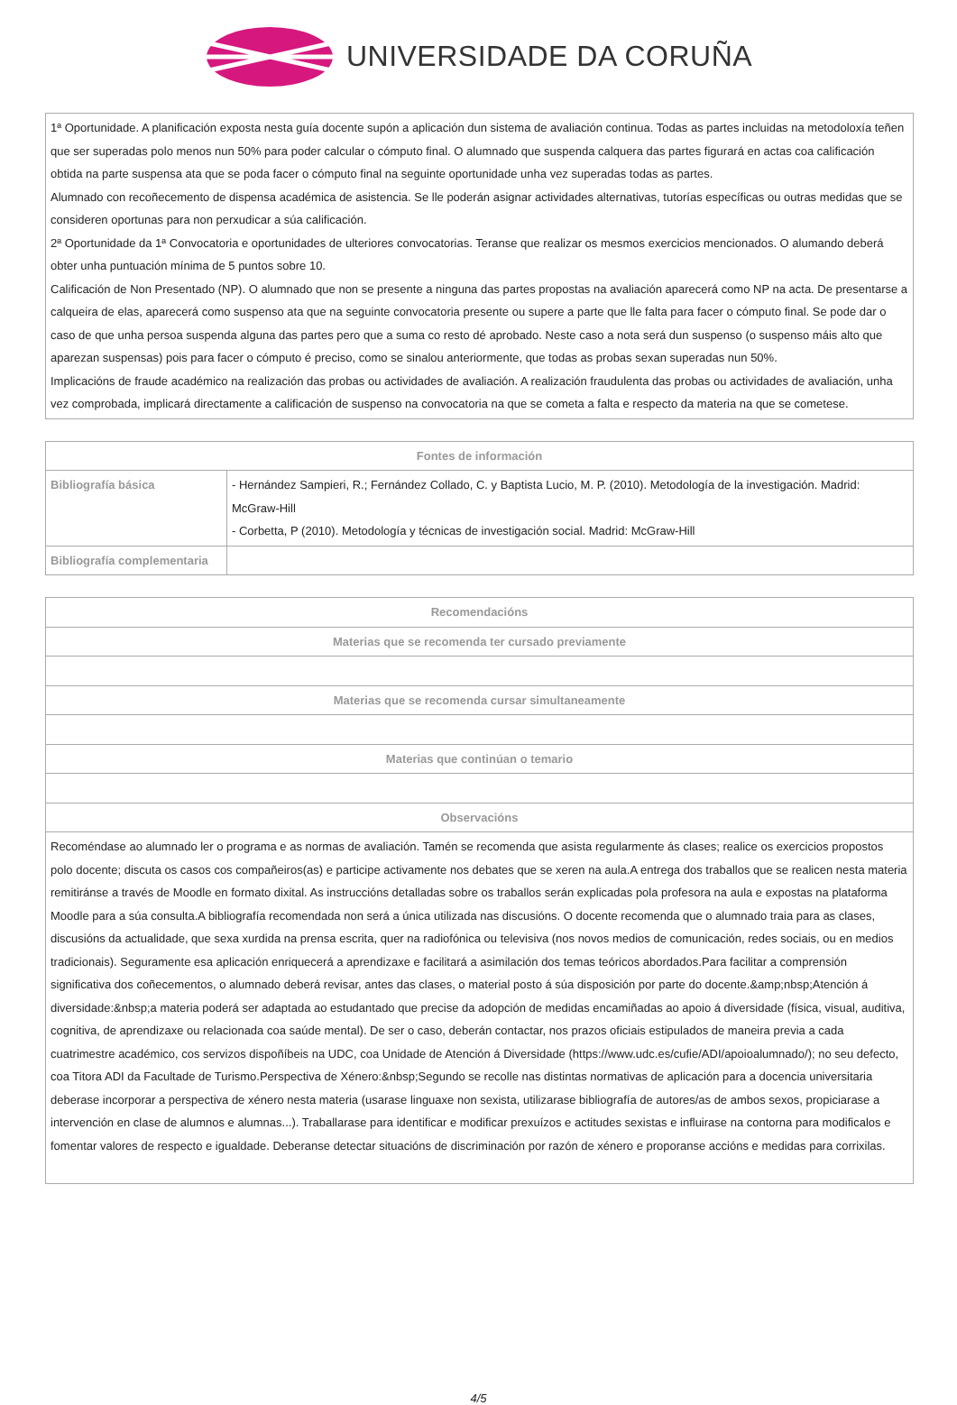UNIVERSIDADE DA CORUÑA
| 1ª Oportunidade. A planificación exposta nesta guía docente supón a aplicación dun sistema de avaliación continua. Todas as partes incluidas na metodoloxía teñen que ser superadas polo menos nun 50% para poder calcular o cómputo final. O alumnado que suspenda calquera das partes figurará en actas coa calificación obtida na parte suspensa ata que se poda facer o cómputo final na seguinte oportunidade unha vez superadas todas as partes. Alumnado con recoñecemento de dispensa académica de asistencia. Se lle poderán asignar actividades alternativas, tutorías específicas ou outras medidas que se consideren oportunas para non perxudicar a súa calificación. 2ª Oportunidade da 1ª Convocatoria e oportunidades de ulteriores convocatorias. Teranse que realizar os mesmos exercicios mencionados. O alumando deberá obter unha puntuación mínima de 5 puntos sobre 10. Calificación de Non Presentado (NP). O alumnado que non se presente a ninguna das partes propostas na avaliación aparecerá como NP na acta. De presentarse a calqueira de elas, aparecerá como suspenso ata que na seguinte convocatoria presente ou supere a parte que lle falta para facer o cómputo final. Se pode dar o caso de que unha persoa suspenda alguna das partes pero que a suma co resto dé aprobado. Neste caso a nota será dun suspenso (o suspenso máis alto que aparezan suspensas) pois para facer o cómputo é preciso, como se sinalou anteriormente, que todas as probas sexan superadas nun 50%. Implicacións de fraude académico na realización das probas ou actividades de avaliación. A realización fraudulenta das probas ou actividades de avaliación, unha vez comprobada, implicará directamente a calificación de suspenso na convocatoria na que se cometa a falta e respecto da materia na que se cometese. |
| Fontes de información | |
| --- | --- |
| Bibliografía básica | - Hernández Sampieri, R.; Fernández Collado, C. y Baptista Lucio, M. P. (2010). Metodología de la investigación. Madrid: McGraw-Hill - Corbetta, P (2010). Metodología y técnicas de investigación social. Madrid: McGraw-Hill |
| Bibliografía complementaria | |
| Recomendacións |
| --- |
| Materias que se recomenda ter cursado previamente |
| Materias que se recomenda cursar simultaneamente |
| Materias que continúan o temario |
| Observacións |
| Recoméndase ao alumnado ler o programa e as normas de avaliación. Tamén se recomenda que asista regularmente ás clases; realice os exercicios propostos polo docente; discuta os casos cos compañeiros(as) e participe activamente nos debates que se xeren na aula.A entrega dos traballos que se realicen nesta materia remitiránse a través de Moodle en formato dixital. As instruccións detalladas sobre os traballos serán explicadas pola profesora na aula e expostas na plataforma Moodle para a súa consulta.A bibliografía recomendada non será a única utilizada nas discusións. O docente recomenda que o alumnado traia para as clases, discusións da actualidade, que sexa xurdida na prensa escrita, quer na radiofónica ou televisiva (nos novos medios de comunicación, redes sociais, ou en medios tradicionais). Seguramente esa aplicación enriquecerá a aprendizaxe e facilitará a asimilación dos temas teóricos abordados.Para facilitar a comprensión significativa dos coñecementos, o alumnado deberá revisar, antes das clases, o material posto á súa disposición por parte do docente.&amp;nbsp;Atención á diversidade:&nbsp;a materia poderá ser adaptada ao estudantado que precise da adopción de medidas encamiñadas ao apoio á diversidade (física, visual, auditiva, cognitiva, de aprendizaxe ou relacionada coa saúde mental). De ser o caso, deberán contactar, nos prazos oficiais estipulados de maneira previa a cada cuatrimestre académico, cos servizos dispoñíbeis na UDC, coa Unidade de Atención á Diversidade (https://www.udc.es/cufie/ADI/apoioalumnado/); no seu defecto, coa Titora ADI da Facultade de Turismo.Perspectiva de Xénero:&nbsp;Segundo se recolle nas distintas normativas de aplicación para a docencia universitaria deberase incorporar a perspectiva de xénero nesta materia (usarase linguaxe non sexista, utilizarase bibliografía de autores/as de ambos sexos, propiciarase a intervención en clase de alumnos e alumnas...). Traballarase para identificar e modificar prexuízos e actitudes sexistas e influirase na contorna para modificalos e fomentar valores de respecto e igualdade. Deberanse detectar situacións de discriminación por razón de xénero e proporanse accións e medidas para corrixilas. |
4/5